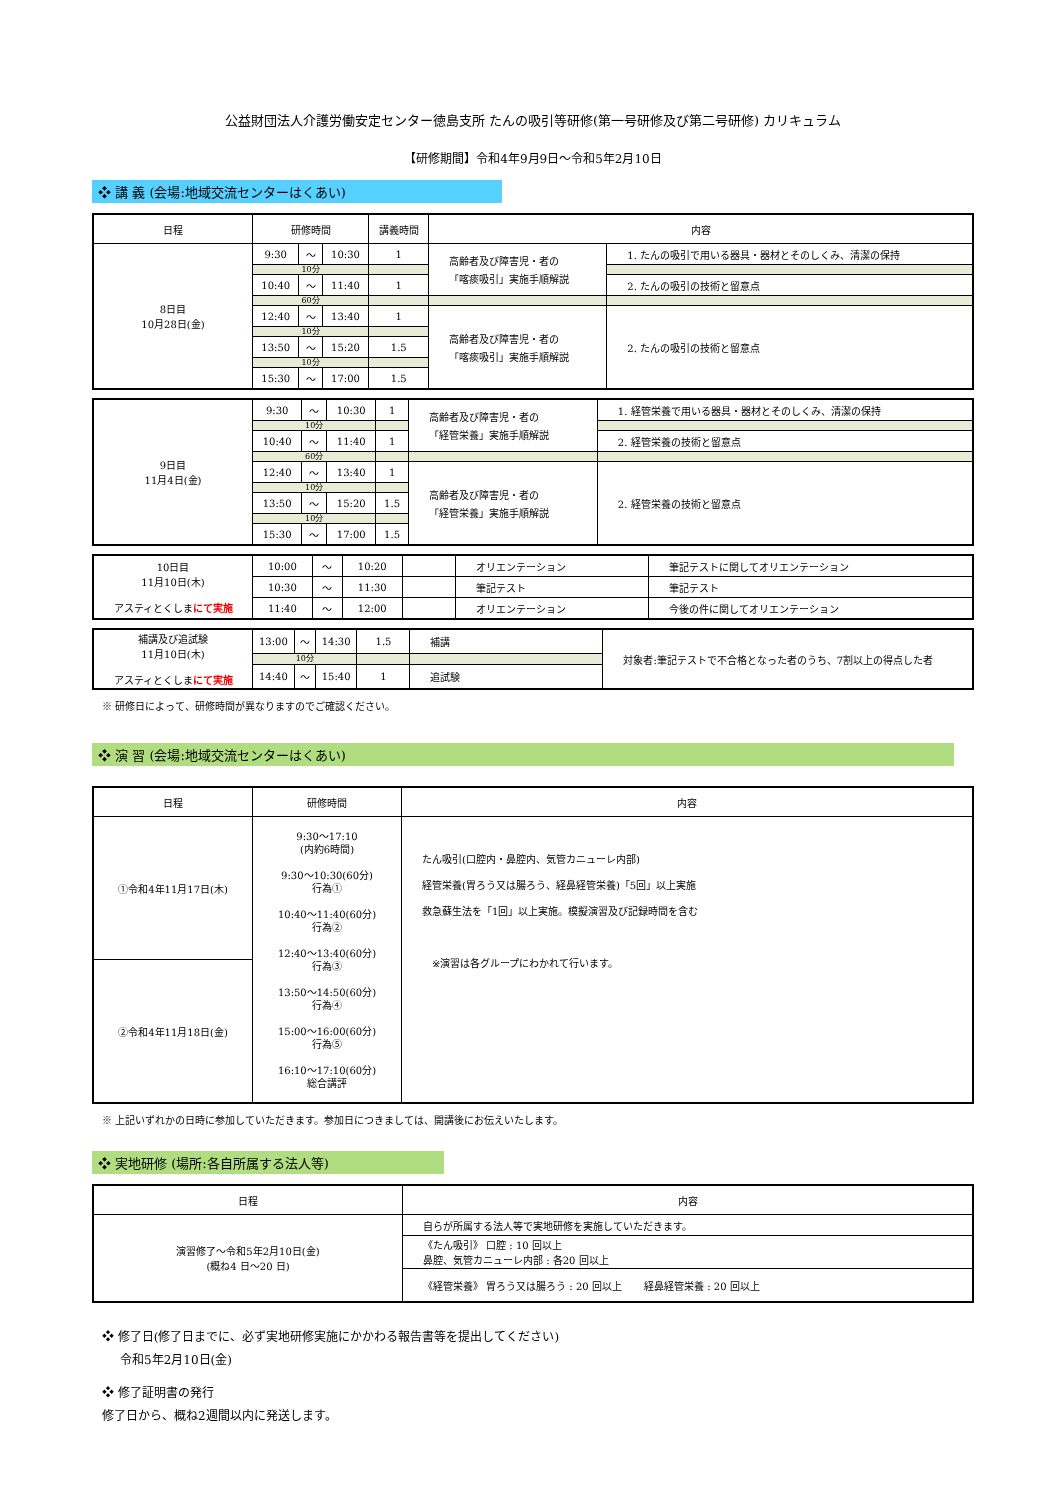公益財団法人介護労働安定センター徳島支所 たんの吸引等研修(第一号研修及び第二号研修) カリキュラム
【研修期間】令和4年9月9日～令和5年2月10日
❖ 講 義 (会場:地域交流センターはくあい)
| 日程 | 研修時間 | | | 講義時間 | 内容 | |
| --- | --- | --- | --- | --- | --- | --- |
| 8日目 10月28日(金) | 9:30 | ～ | 10:30 | 1 | 高齢者及び障害児・者の 「喀痰吸引」実施手順解説 | 1. たんの吸引で用いる器具・器材とそのしくみ、清潔の保持 |
| | 10分 | | | | | |
| | 10:40 | ～ | 11:40 | 1 | | 2. たんの吸引の技術と留意点 |
| | 60分 | | | | | |
| | 12:40 | ～ | 13:40 | 1 | 高齢者及び障害児・者の 「喀痰吸引」実施手順解説 | 2. たんの吸引の技術と留意点 |
| | 10分 | | | | | |
| | 13:50 | ～ | 15:20 | 1.5 | | |
| | 10分 | | | | | |
| | 15:30 | ～ | 17:00 | 1.5 | | |
| 9日目 11月4日(金) | 9:30 | ～ | 10:30 | 1 | 高齢者及び障害児・者の 「経管栄養」実施手順解説 | 1. 経管栄養で用いる器具・器材とそのしくみ、清潔の保持 |
| | 10分 | | | | | |
| | 10:40 | ～ | 11:40 | 1 | | 2. 経管栄養の技術と留意点 |
| | 60分 | | | | | |
| | 12:40 | ～ | 13:40 | 1 | 高齢者及び障害児・者の 「経管栄養」実施手順解説 | 2. 経管栄養の技術と留意点 |
| | 10分 | | | | | |
| | 13:50 | ～ | 15:20 | 1.5 | | |
| | 10分 | | | | | |
| | 15:30 | ～ | 17:00 | 1.5 | | |
| 10日目 11月10日(木) アスティとくしま にて実施 | 10:00 | ～ | 10:20 | | オリエンテーション | 筆記テストに関してオリエンテーション |
| | 10:30 | ～ | 11:30 | | 筆記テスト | 筆記テスト |
| | 11:40 | ～ | 12:00 | | オリエンテーション | 今後の件に関してオリエンテーション |
| 補講及び追試験 11月10日(木) アスティとくしま にて実施 | 13:00 | ～ | 14:30 | 1.5 | 補講 | 対象者:筆記テストで不合格となった者のうち、7割以上の得点した者 |
| | 10分 | | | | | |
| | 14:40 | ～ | 15:40 | 1 | 追試験 | |
※ 研修日によって、研修時間が異なりますのでご確認ください。
❖ 演 習 (会場:地域交流センターはくあい)
| 日程 | 研修時間 | 内容 |
| --- | --- | --- |
| ①令和4年11月17日(木) | 9:30～17:10 (内約6時間) 9:30～10:30(60分) 行為① 10:40～11:40(60分) 行為② 12:40～13:40(60分) 行為③ 13:50～14:50(60分) 行為④ 15:00～16:00(60分) 行為⑤ 16:10～17:10(60分) 総合講評 | たん吸引(口腔内・鼻腔内、気管カニューレ内部) 経管栄養(胃ろう又は腸ろう、経鼻経管栄養)「5回」以上実施 救急蘇生法を「1回」以上実施。模擬演習及び記録時間を含む ※演習は各グループにわかれて行います。 |
| ②令和4年11月18日(金) | | |
※ 上記いずれかの日時に参加していただきます。参加日につきましては、開講後にお伝えいたします。
❖ 実地研修 (場所:各自所属する法人等)
| 日程 | 内容 |
| --- | --- |
| 演習修了～令和5年2月10日(金) (概ね4 日～20 日) | 自らが所属する法人等で実地研修を実施していただきます。 |
| | 《たん吸引》 口腔 : 10 回以上 鼻腔、気管カニューレ内部 : 各20 回以上 |
| | 《経管栄養》 胃ろう又は腸ろう : 20 回以上 経鼻経管栄養 : 20 回以上 |
❖ 修了日(修了日までに、必ず実地研修実施にかかわる報告書等を提出してください)
令和5年2月10日(金)
❖ 修了証明書の発行
修了日から、概ね2週間以内に発送します。